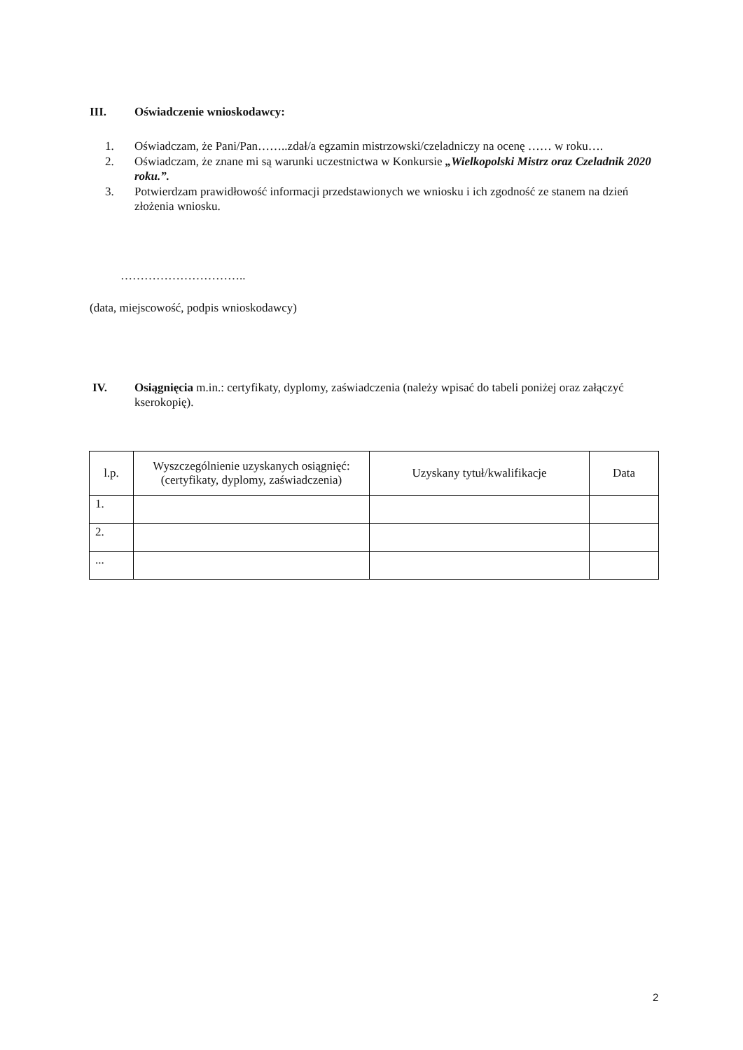III. Oświadczenie wnioskodawcy:
1. Oświadczam, że Pani/Pan……..zdał/a egzamin mistrzowski/czeladniczy na ocenę …… w roku….
2. Oświadczam, że znane mi są warunki uczestnictwa w Konkursie „Wielkopolski Mistrz oraz Czeladnik 2020 roku.”.
3. Potwierdzam prawidłowość informacji przedstawionych we wniosku i ich zgodność ze stanem na dzień złożenia wniosku.
…………………………..
(data, miejscowość, podpis wnioskodawcy)
IV. Osiągnięcia m.in.: certyfikaty, dyplomy, zaświadczenia (należy wpisać do tabeli poniżej oraz załączyć kserokopię).
| l.p. | Wyszczególnienie uzyskanych osiągnięć: (certyfikaty, dyplomy, zaświadczenia) | Uzyskany tytuł/kwalifikacje | Data |
| --- | --- | --- | --- |
| 1. | | | |
| 2. | | | |
| ... | | | |
2